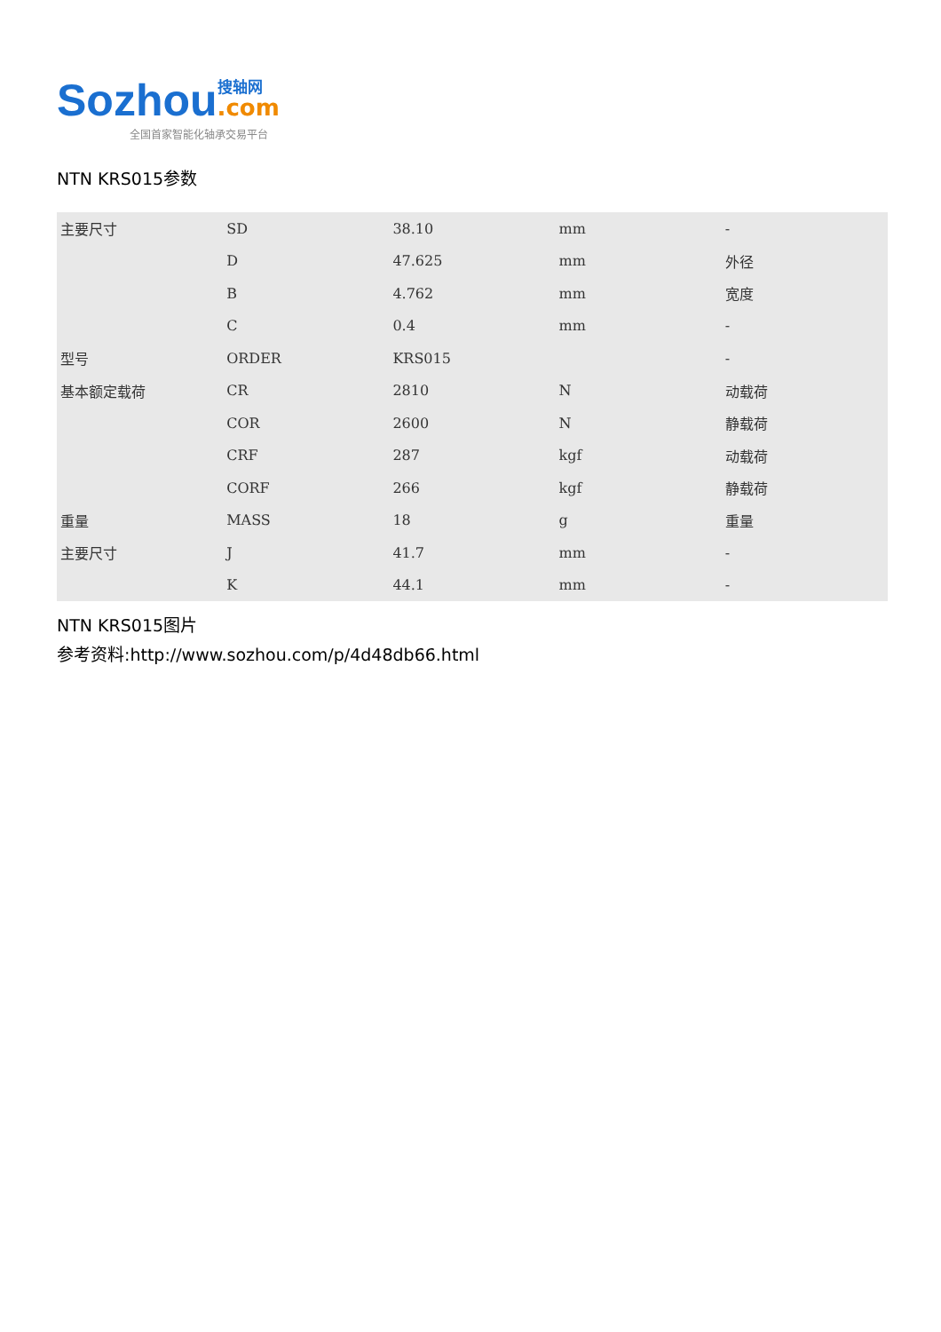Sozhou
搜轴网
.com
全国首家智能化轴承交易平台
NTN KRS015参数
| 主要尺寸 | SD | 38.10 | mm | - |
| | D | 47.625 | mm | 外径 |
| | B | 4.762 | mm | 宽度 |
| | C | 0.4 | mm | - |
| 型号 | ORDER | KRS015 | | - |
| 基本额定载荷 | CR | 2810 | N | 动载荷 |
| | COR | 2600 | N | 静载荷 |
| | CRF | 287 | kgf | 动载荷 |
| | CORF | 266 | kgf | 静载荷 |
| 重量 | MASS | 18 | g | 重量 |
| 主要尺寸 | J | 41.7 | mm | - |
| | K | 44.1 | mm | - |
NTN KRS015图片
参考资料:http://www.sozhou.com/p/4d48db66.html